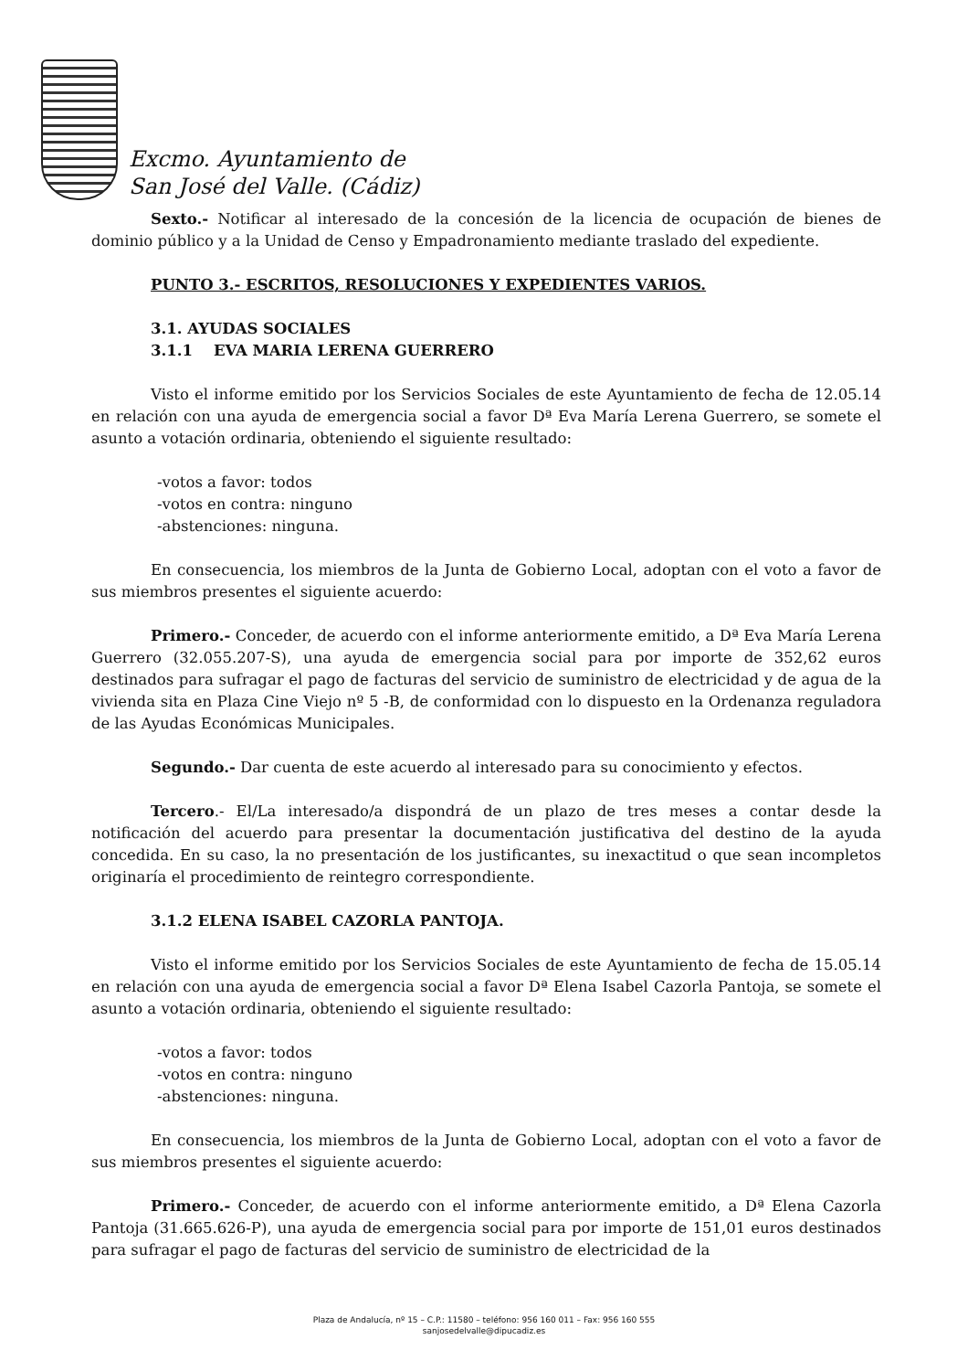Excmo. Ayuntamiento de
San José del Valle. (Cádiz)
Sexto.- Notificar al interesado de la concesión de la licencia de ocupación de bienes de dominio público y a la Unidad de Censo y Empadronamiento mediante traslado del expediente.
PUNTO 3.- ESCRITOS, RESOLUCIONES Y EXPEDIENTES VARIOS.
3.1. AYUDAS SOCIALES
3.1.1 EVA MARIA LERENA GUERRERO
Visto el informe emitido por los Servicios Sociales de este Ayuntamiento de fecha de 12.05.14 en relación con una ayuda de emergencia social a favor Dª Eva María Lerena Guerrero, se somete el asunto a votación ordinaria, obteniendo el siguiente resultado:
-votos a favor: todos
-votos en contra: ninguno
-abstenciones: ninguna.
En consecuencia, los miembros de la Junta de Gobierno Local, adoptan con el voto a favor de sus miembros presentes el siguiente acuerdo:
Primero.- Conceder, de acuerdo con el informe anteriormente emitido, a Dª Eva María Lerena Guerrero (32.055.207-S), una ayuda de emergencia social para por importe de 352,62 euros destinados para sufragar el pago de facturas del servicio de suministro de electricidad y de agua de la vivienda sita en Plaza Cine Viejo nº 5 -B, de conformidad con lo dispuesto en la Ordenanza reguladora de las Ayudas Económicas Municipales.
Segundo.- Dar cuenta de este acuerdo al interesado para su conocimiento y efectos.
Tercero.- El/La interesado/a dispondrá de un plazo de tres meses a contar desde la notificación del acuerdo para presentar la documentación justificativa del destino de la ayuda concedida. En su caso, la no presentación de los justificantes, su inexactitud o que sean incompletos originaría el procedimiento de reintegro correspondiente.
3.1.2 ELENA ISABEL CAZORLA PANTOJA.
Visto el informe emitido por los Servicios Sociales de este Ayuntamiento de fecha de 15.05.14 en relación con una ayuda de emergencia social a favor Dª Elena Isabel Cazorla Pantoja, se somete el asunto a votación ordinaria, obteniendo el siguiente resultado:
-votos a favor: todos
-votos en contra: ninguno
-abstenciones: ninguna.
En consecuencia, los miembros de la Junta de Gobierno Local, adoptan con el voto a favor de sus miembros presentes el siguiente acuerdo:
Primero.- Conceder, de acuerdo con el informe anteriormente emitido, a Dª Elena Cazorla Pantoja (31.665.626-P), una ayuda de emergencia social para por importe de 151,01 euros destinados para sufragar el pago de facturas del servicio de suministro de electricidad de la
Plaza de Andalucía, nº 15 – C.P.: 11580 – teléfono: 956 160 011 – Fax: 956 160 555
sanjosedelvalle@dipucadiz.es